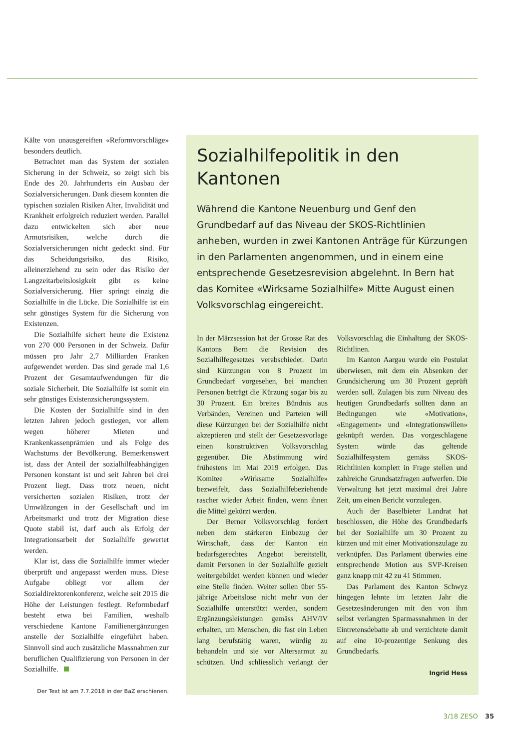Kälte von unausgereiften «Reformvorschläge» besonders deutlich.
Betrachtet man das System der sozialen Sicherung in der Schweiz, so zeigt sich bis Ende des 20. Jahrhunderts ein Ausbau der Sozialversicherungen. Dank diesem konnten die typischen sozialen Risiken Alter, Invalidität und Krankheit erfolgreich reduziert werden. Parallel dazu entwickelten sich aber neue Armutsrisiken, welche durch die Sozialversicherungen nicht gedeckt sind. Für das Scheidungsrisiko, das Risiko, alleinerziehend zu sein oder das Risiko der Langzeitarbeitslosigkeit gibt es keine Sozialversicherung. Hier springt einzig die Sozialhilfe in die Lücke. Die Sozialhilfe ist ein sehr günstiges System für die Sicherung von Existenzen.
Die Sozialhilfe sichert heute die Existenz von 270 000 Personen in der Schweiz. Dafür müssen pro Jahr 2,7 Milliarden Franken aufgewendet werden. Das sind gerade mal 1,6 Prozent der Gesamtaufwendungen für die soziale Sicherheit. Die Sozialhilfe ist somit ein sehr günstiges Existenzsicherungssystem.
Die Kosten der Sozialhilfe sind in den letzten Jahren jedoch gestiegen, vor allem wegen höherer Mieten und Krankenkassenprämien und als Folge des Wachstums der Bevölkerung. Bemerkenswert ist, dass der Anteil der sozialhilfeabhängigen Personen konstant ist und seit Jahren bei drei Prozent liegt. Dass trotz neuen, nicht versicherten sozialen Risiken, trotz der Umwälzungen in der Gesellschaft und im Arbeitsmarkt und trotz der Migration diese Quote stabil ist, darf auch als Erfolg der Integrationsarbeit der Sozialhilfe gewertet werden.
Klar ist, dass die Sozialhilfe immer wieder überprüft und angepasst werden muss. Diese Aufgabe obliegt vor allem der Sozialdirektorenkonferenz, welche seit 2015 die Höhe der Leistungen festlegt. Reformbedarf besteht etwa bei Familien, weshalb verschiedene Kantone Familienergänzungen anstelle der Sozialhilfe eingeführt haben. Sinnvoll sind auch zusätzliche Massnahmen zur beruflichen Qualifizierung von Personen in der Sozialhilfe.
Der Text ist am 7.7.2018 in der BaZ erschienen.
Sozialhilfepolitik in den Kantonen
Während die Kantone Neuenburg und Genf den Grundbedarf auf das Niveau der SKOS-Richtlinien anheben, wurden in zwei Kantonen Anträge für Kürzungen in den Parlamenten angenommen, und in einem eine entsprechende Gesetzesrevision abgelehnt. In Bern hat das Komitee «Wirksame Sozialhilfe» Mitte August einen Volksvorschlag eingereicht.
In der Märzsession hat der Grosse Rat des Kantons Bern die Revision des Sozialhilfegesetzes verabschiedet. Darin sind Kürzungen von 8 Prozent im Grundbedarf vorgesehen, bei manchen Personen beträgt die Kürzung sogar bis zu 30 Prozent. Ein breites Bündnis aus Verbänden, Vereinen und Parteien will diese Kürzungen bei der Sozialhilfe nicht akzeptieren und stellt der Gesetzesvorlage einen konstruktiven Volksvorschlag gegenüber. Die Abstimmung wird frühestens im Mai 2019 erfolgen. Das Komitee «Wirksame Sozialhilfe» bezweifelt, dass Sozialhilfebeziehende rascher wieder Arbeit finden, wenn ihnen die Mittel gekürzt werden.
Der Berner Volksvorschlag fordert neben dem stärkeren Einbezug der Wirtschaft, dass der Kanton ein bedarfsgerechtes Angebot bereitstellt, damit Personen in der Sozialhilfe gezielt weitergebildet werden können und wieder eine Stelle finden. Weiter sollen über 55-jährige Arbeitslose nicht mehr von der Sozialhilfe unterstützt werden, sondern Ergänzungsleistungen gemäss AHV/IV erhalten, um Menschen, die fast ein Leben lang berufstätig waren, würdig zu behandeln und sie vor Altersarmut zu schützen. Und schliesslich verlangt der Volksvorschlag die Einhaltung der SKOS-Richtlinen.
Im Kanton Aargau wurde ein Postulat überwiesen, mit dem ein Absenken der Grundsicherung um 30 Prozent geprüft werden soll. Zulagen bis zum Niveau des heutigen Grundbedarfs sollten dann an Bedingungen wie «Motivation», «Engagement» und «Integrationswillen» geknüpft werden. Das vorgeschlagene System würde das geltende Sozialhilfesystem gemäss SKOS-Richtlinien komplett in Frage stellen und zahlreiche Grundsatzfragen aufwerfen. Die Verwaltung hat jetzt maximal drei Jahre Zeit, um einen Bericht vorzulegen.
Auch der Baselbieter Landrat hat beschlossen, die Höhe des Grundbedarfs bei der Sozialhilfe um 30 Prozent zu kürzen und mit einer Motivationszulage zu verknüpfen. Das Parlament überwies eine entsprechende Motion aus SVP-Kreisen ganz knapp mit 42 zu 41 Stimmen.
Das Parlament des Kanton Schwyz hingegen lehnte im letzten Jahr die Gesetzesänderungen mit den von ihm selbst verlangten Sparmassnahmen in der Eintretensdebatte ab und verzichtete damit auf eine 10-prozentige Senkung des Grundbedarfs.
Ingrid Hess
3/18 ZESO 35